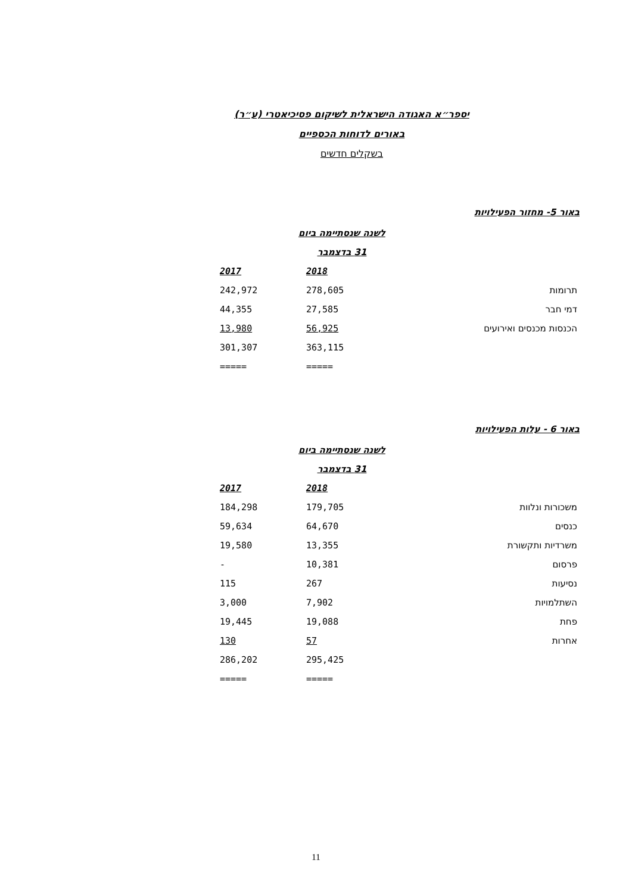יספר״א האגודה הישראלית לשיקום פסיכיאטרי (ע״ר)
באורים לדוחות הכספיים
בשקלים חדשים
באור 5- מחזור הפעילויות
| | לשנה שנסתיימה ביום | |
| | 31 בדצמבר | |
| | 2018 | 2017 |
| תרומות | 278,605 | 242,972 |
| דמי חבר | 27,585 | 44,355 |
| הכנסות מכנסים ואירועים | 56,925 | 13,980 |
| | 363,115 | 301,307 |
| | ===== | ===== |
באור 6 - עלות הפעילויות
| | לשנה שנסתיימה ביום | |
| | 31 בדצמבר | |
| | 2018 | 2017 |
| משכורות ונלוות | 179,705 | 184,298 |
| כנסים | 64,670 | 59,634 |
| משרדיות ותקשורת | 13,355 | 19,580 |
| פרסום | 10,381 | - |
| נסיעות | 267 | 115 |
| השתלמויות | 7,902 | 3,000 |
| פחת | 19,088 | 19,445 |
| אחרות | 57 | 130 |
| | 295,425 | 286,202 |
| | ===== | ===== |
11